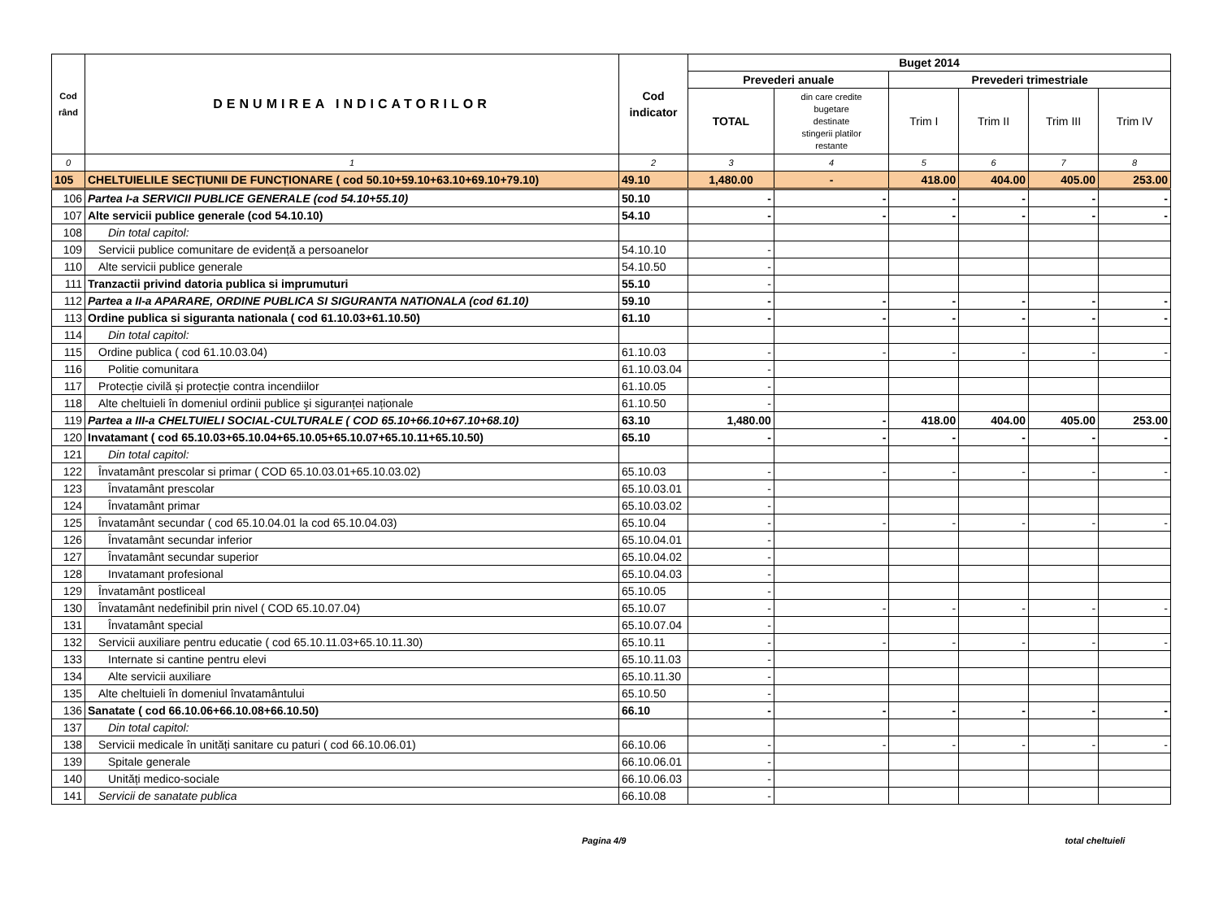| Cod rând | DENUMIREA INDICATORILOR | Cod indicator | Buget 2014 | | | | | |
| --- | --- | --- | --- | --- | --- | --- | --- | --- |
| | | | Prevederi anuale | | Prevederi trimestriale | | | |
| | | | TOTAL | din care credite bugetare destinate stingerii platilor restante | Trim I | Trim II | Trim III | Trim IV |
| 0 | 1 | 2 | 3 | 4 | 5 | 6 | 7 | 8 |
| 105 | CHELTUIELILE SECȚIUNII DE FUNCȚIONARE ( cod 50.10+59.10+63.10+69.10+79.10) | 49.10 | 1,480.00 | - | 418.00 | 404.00 | 405.00 | 253.00 |
| 106 | Partea I-a SERVICII PUBLICE GENERALE (cod 54.10+55.10) | 50.10 | - | - | - | - | - | - |
| 107 | Alte servicii publice generale (cod 54.10.10) | 54.10 | - | - | - | - | - | - |
| 108 | Din total capitol: | | | | | | | |
| 109 | Servicii publice comunitare de evidență a persoanelor | 54.10.10 | - | | | | | |
| 110 | Alte servicii publice generale | 54.10.50 | - | | | | | |
| 111 | Tranzactii privind datoria publica si imprumuturi | 55.10 | - | | | | | |
| 112 | Partea a II-a APARARE, ORDINE PUBLICA SI SIGURANTA NATIONALA (cod 61.10) | 59.10 | - | - | - | - | - | - |
| 113 | Ordine publica si siguranta nationala ( cod 61.10.03+61.10.50) | 61.10 | - | - | - | - | - | - |
| 114 | Din total capitol: | | | | | | | |
| 115 | Ordine publica ( cod 61.10.03.04) | 61.10.03 | - | - | - | - | - | - |
| 116 | Politie comunitara | 61.10.03.04 | - | | | | | |
| 117 | Protecție civilă și protecție contra incendiilor | 61.10.05 | - | | | | | |
| 118 | Alte cheltuieli în domeniul ordinii publice şi siguranței naționale | 61.10.50 | - | | | | | |
| 119 | Partea a III-a CHELTUIELI SOCIAL-CULTURALE ( COD 65.10+66.10+67.10+68.10) | 63.10 | 1,480.00 | - | 418.00 | 404.00 | 405.00 | 253.00 |
| 120 | Invatamant ( cod 65.10.03+65.10.04+65.10.05+65.10.07+65.10.11+65.10.50) | 65.10 | - | - | - | - | - | - |
| 121 | Din total capitol: | | | | | | | |
| 122 | Învatamânt prescolar si primar ( COD 65.10.03.01+65.10.03.02) | 65.10.03 | - | - | - | - | - | - |
| 123 | Învatamânt prescolar | 65.10.03.01 | - | | | | | |
| 124 | Învatamânt primar | 65.10.03.02 | - | | | | | |
| 125 | Învatamânt secundar ( cod 65.10.04.01 la cod 65.10.04.03) | 65.10.04 | - | - | - | - | - | - |
| 126 | Învatamânt secundar inferior | 65.10.04.01 | - | | | | | |
| 127 | Învatamânt secundar superior | 65.10.04.02 | - | | | | | |
| 128 | Invatamant profesional | 65.10.04.03 | - | | | | | |
| 129 | Învatamânt postliceal | 65.10.05 | - | | | | | |
| 130 | Învatamânt nedefinibil prin nivel ( COD 65.10.07.04) | 65.10.07 | - | - | - | - | - | - |
| 131 | Învatamânt special | 65.10.07.04 | - | | | | | |
| 132 | Servicii auxiliare pentru educatie ( cod 65.10.11.03+65.10.11.30) | 65.10.11 | - | - | - | - | - | - |
| 133 | Internate si cantine pentru elevi | 65.10.11.03 | - | | | | | |
| 134 | Alte servicii auxiliare | 65.10.11.30 | - | | | | | |
| 135 | Alte cheltuieli în domeniul învatamântului | 65.10.50 | - | | | | | |
| 136 | Sanatate ( cod 66.10.06+66.10.08+66.10.50) | 66.10 | - | - | - | - | - | - |
| 137 | Din total capitol: | | | | | | | |
| 138 | Servicii medicale în unități sanitare cu paturi ( cod 66.10.06.01) | 66.10.06 | - | - | - | - | - | - |
| 139 | Spitale generale | 66.10.06.01 | - | | | | | |
| 140 | Unități medico-sociale | 66.10.06.03 | - | | | | | |
| 141 | Servicii de sanatate publica | 66.10.08 | - | | | | | |
Pagina 4/9 total cheltuieli